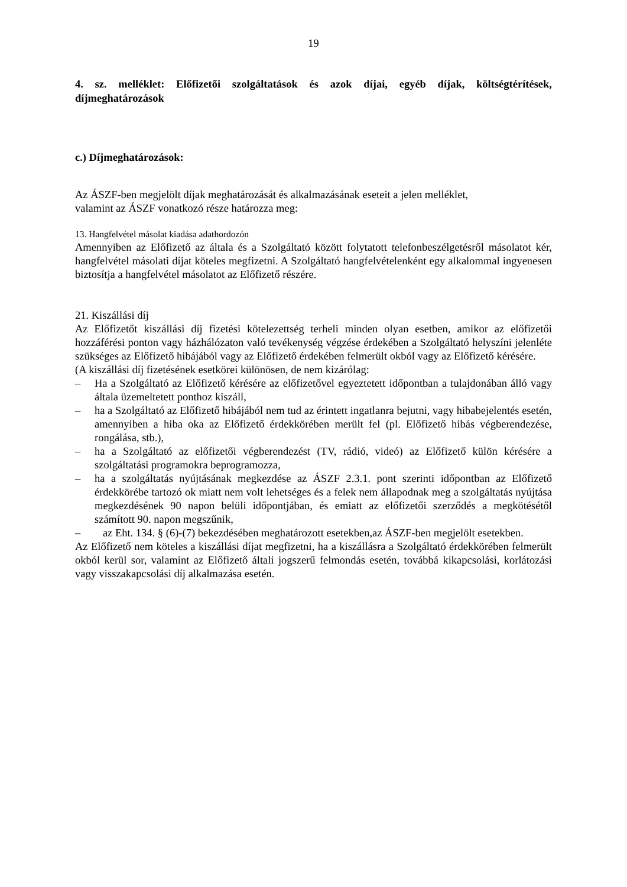19
4. sz. melléklet: Előfizetői szolgáltatások és azok díjai, egyéb díjak, költségtérítések, díjmeghatározások
c.) Díjmeghatározások:
Az ÁSZF-ben megjelölt díjak meghatározását és alkalmazásának eseteit a jelen melléklet,
valamint az ÁSZF vonatkozó része határozza meg:
13. Hangfelvétel másolat kiadása adathordozón
Amennyiben az Előfizető az általa és a Szolgáltató között folytatott telefonbeszélgetésről másolatot kér, hangfelvétel másolati díjat köteles megfizetni. A Szolgáltató hangfelvételenként egy alkalommal ingyenesen biztosítja a hangfelvétel másolatot az Előfizető részére.
21. Kiszállási díj
Az Előfizetőt kiszállási díj fizetési kötelezettség terheli minden olyan esetben, amikor az előfizetői hozzáférési ponton vagy házhálózaton való tevékenység végzése érdekében a Szolgáltató helyszíni jelenléte szükséges az Előfizető hibájából vagy az Előfizető érdekében felmerült okból vagy az Előfizető kérésére.
(A kiszállási díj fizetésének esetkörei különösen, de nem kizárólag:
– Ha a Szolgáltató az Előfizető kérésére az előfizetővel egyeztetett időpontban a tulajdonában álló vagy általa üzemeltetett ponthoz kiszáll,
– ha a Szolgáltató az Előfizető hibájából nem tud az érintett ingatlanra bejutni, vagy hibabejelentés esetén, amennyiben a hiba oka az Előfizető érdekkörében merült fel (pl. Előfizető hibás végberendezése, rongálása, stb.),
– ha a Szolgáltató az előfizetői végberendezést (TV, rádió, videó) az Előfizető külön kérésére a szolgáltatási programokra beprogramozza,
– ha a szolgáltatás nyújtásának megkezdése az ÁSZF 2.3.1. pont szerinti időpontban az Előfizető érdekkörébe tartozó ok miatt nem volt lehetséges és a felek nem állapodnak meg a szolgáltatás nyújtása megkezdésének 90 napon belüli időpontjában, és emiatt az előfizetői szerződés a megkötésétől számított 90. napon megszűnik,
– az Eht. 134. § (6)-(7) bekezdésében meghatározott esetekben,az ÁSZF-ben megjelölt esetekben.
Az Előfizető nem köteles a kiszállási díjat megfizetni, ha a kiszállásra a Szolgáltató érdekkörében felmerült okból kerül sor, valamint az Előfizető általi jogszerű felmondás esetén, továbbá kikapcsolási, korlátozási vagy visszakapcsolási díj alkalmazása esetén.